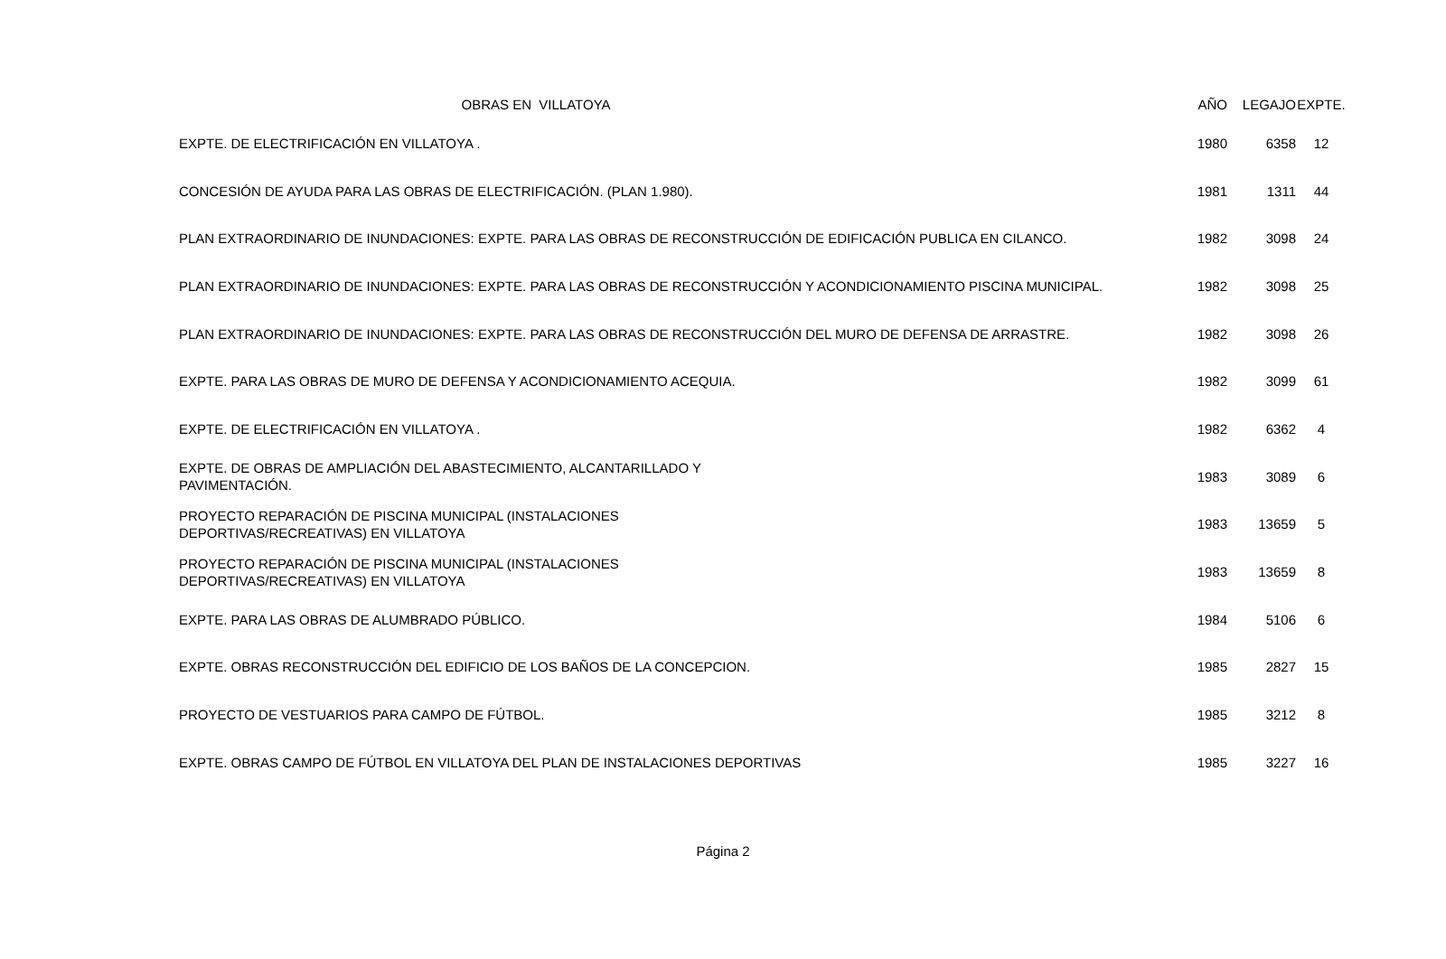| OBRAS EN VILLATOYA | AÑO | LEGAJO | EXPTE. |
| --- | --- | --- | --- |
| EXPTE. DE ELECTRIFICACIÓN EN VILLATOYA . | 1980 | 6358 | 12 |
| CONCESIÓN DE AYUDA PARA LAS OBRAS DE ELECTRIFICACIÓN. (PLAN 1.980). | 1981 | 1311 | 44 |
| PLAN EXTRAORDINARIO DE INUNDACIONES: EXPTE. PARA LAS OBRAS DE RECONSTRUCCIÓN DE EDIFICACIÓN PUBLICA EN CILANCO. | 1982 | 3098 | 24 |
| PLAN EXTRAORDINARIO DE INUNDACIONES: EXPTE. PARA LAS OBRAS DE RECONSTRUCCIÓN Y ACONDICIONAMIENTO PISCINA MUNICIPAL. | 1982 | 3098 | 25 |
| PLAN EXTRAORDINARIO DE INUNDACIONES: EXPTE. PARA LAS OBRAS DE RECONSTRUCCIÓN DEL MURO DE DEFENSA DE ARRASTRE. | 1982 | 3098 | 26 |
| EXPTE. PARA LAS OBRAS DE MURO DE DEFENSA Y ACONDICIONAMIENTO ACEQUIA. | 1982 | 3099 | 61 |
| EXPTE. DE ELECTRIFICACIÓN EN VILLATOYA . | 1982 | 6362 | 4 |
| EXPTE. DE OBRAS DE AMPLIACIÓN DEL ABASTECIMIENTO, ALCANTARILLADO Y PAVIMENTACIÓN. | 1983 | 3089 | 6 |
| PROYECTO REPARACIÓN DE PISCINA MUNICIPAL (INSTALACIONES DEPORTIVAS/RECREATIVAS) EN VILLATOYA | 1983 | 13659 | 5 |
| PROYECTO REPARACIÓN DE PISCINA MUNICIPAL (INSTALACIONES DEPORTIVAS/RECREATIVAS) EN VILLATOYA | 1983 | 13659 | 8 |
| EXPTE. PARA LAS OBRAS DE ALUMBRADO PÚBLICO. | 1984 | 5106 | 6 |
| EXPTE. OBRAS RECONSTRUCCIÓN DEL EDIFICIO DE LOS BAÑOS DE LA CONCEPCION. | 1985 | 2827 | 15 |
| PROYECTO DE VESTUARIOS PARA CAMPO DE FÚTBOL. | 1985 | 3212 | 8 |
| EXPTE. OBRAS CAMPO DE FÚTBOL EN VILLATOYA DEL PLAN DE INSTALACIONES DEPORTIVAS | 1985 | 3227 | 16 |
Página 2